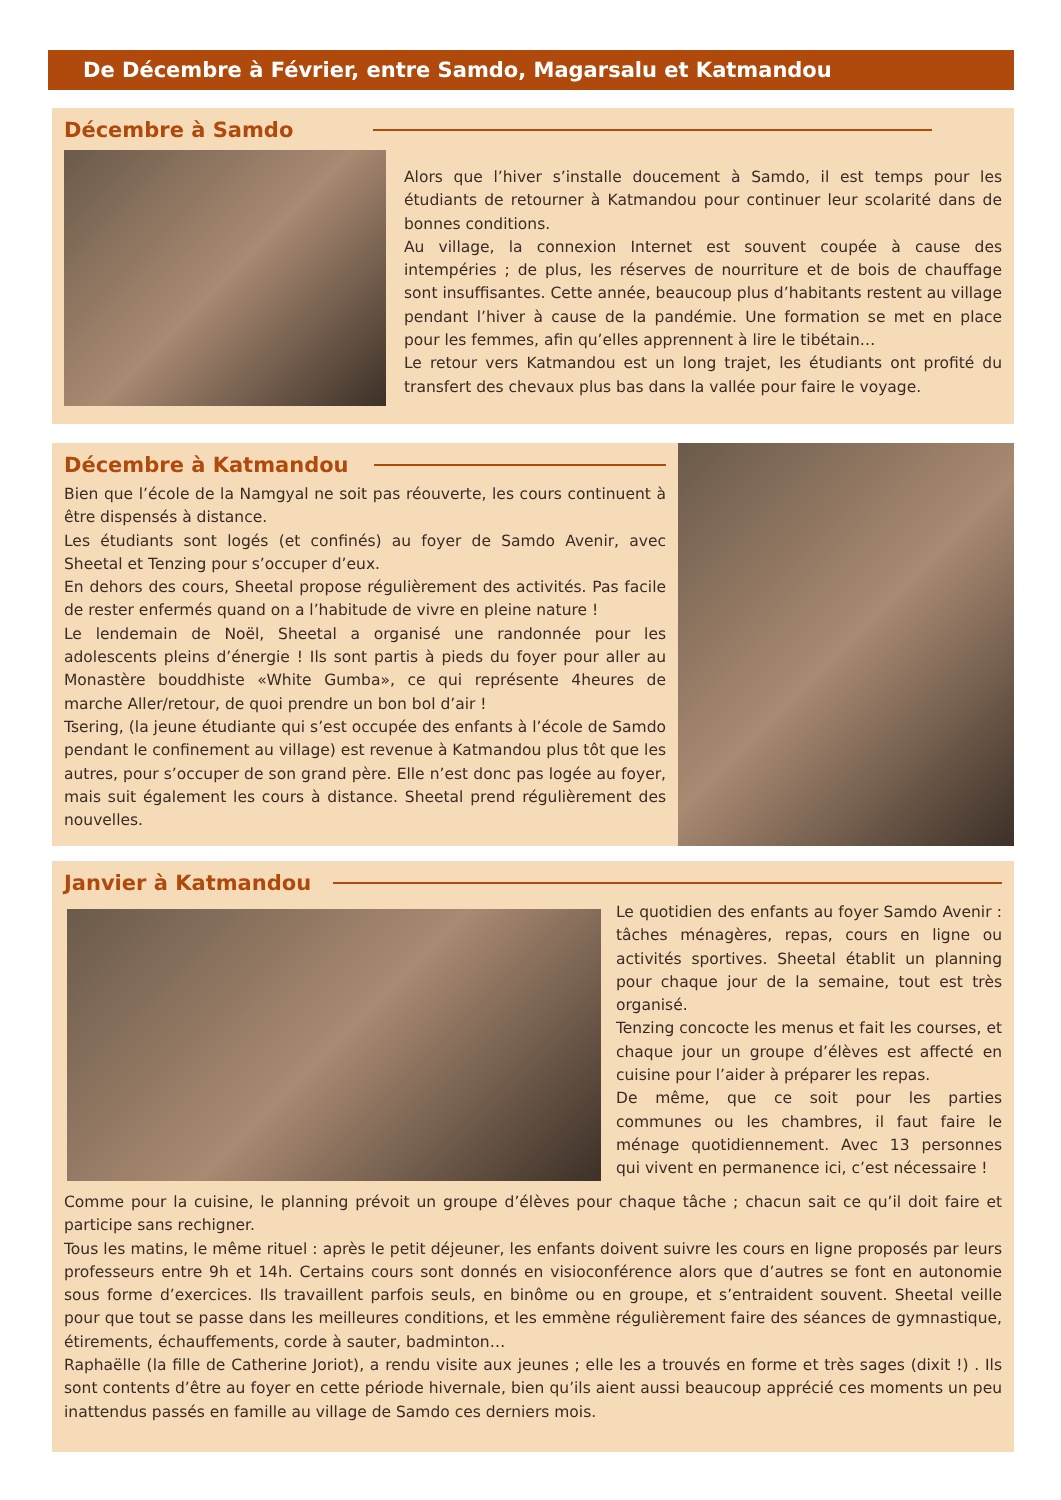De Décembre à Février, entre Samdo, Magarsalu et Katmandou
Décembre à Samdo
Alors que l’hiver s’installe doucement à Samdo, il est temps pour les étudiants de retourner à Katmandou pour continuer leur scolarité dans de bonnes conditions.
Au village, la connexion Internet est souvent coupée à cause des intempéries ; de plus, les réserves de nourriture et de bois de chauffage sont insuffisantes. Cette année, beaucoup plus d’habitants restent au village pendant l’hiver à cause de la pandémie. Une formation se met en place pour les femmes, afin qu’elles apprennent à lire le tibétain…
Le retour vers Katmandou est un long trajet, les étudiants ont profité du transfert des chevaux plus bas dans la vallée pour faire le voyage.
Décembre à Katmandou
Bien que l’école de la Namgyal ne soit pas réouverte, les cours continuent à être dispensés à distance.
Les étudiants sont logés (et confinés) au foyer de Samdo Avenir, avec Sheetal et Tenzing pour s’occuper d’eux.
En dehors des cours, Sheetal propose régulièrement des activités. Pas facile de rester enfermés quand on a l’habitude de vivre en pleine nature !
Le lendemain de Noël, Sheetal a organisé une randonnée pour les adolescents pleins d’énergie ! Ils sont partis à pieds du foyer pour aller au Monastère bouddhiste «White Gumba», ce qui représente 4heures de marche Aller/retour, de quoi prendre un bon bol d’air !
Tsering, (la jeune étudiante qui s’est occupée des enfants à l’école de Samdo pendant le confinement au village) est revenue à Katmandou plus tôt que les autres, pour s’occuper de son grand père. Elle n’est donc pas logée au foyer, mais suit également les cours à distance. Sheetal prend régulièrement des nouvelles.
Janvier à Katmandou
Le quotidien des enfants au foyer Samdo Avenir : tâches ménagères, repas, cours en ligne ou activités sportives. Sheetal établit un planning pour chaque jour de la semaine, tout est très organisé.
Tenzing concocte les menus et fait les courses, et chaque jour un groupe d’élèves est affecté en cuisine pour l’aider à préparer les repas.
De même, que ce soit pour les parties communes ou les chambres, il faut faire le ménage quotidiennement. Avec 13 personnes qui vivent en permanence ici, c’est nécessaire !
Comme pour la cuisine, le planning prévoit un groupe d’élèves pour chaque tâche ; chacun sait ce qu’il doit faire et participe sans rechigner.
Tous les matins, le même rituel : après le petit déjeuner, les enfants doivent suivre les cours en ligne proposés par leurs professeurs entre 9h et 14h. Certains cours sont donnés en visioconférence alors que d’autres se font en autonomie sous forme d’exercices. Ils travaillent parfois seuls, en binôme ou en groupe, et s’entraident souvent. Sheetal veille pour que tout se passe dans les meilleures conditions, et les emmène régulièrement faire des séances de gymnastique, étirements, échauffements, corde à sauter, badminton…
Raphaëlle (la fille de Catherine Joriot), a rendu visite aux jeunes ; elle les a trouvés en forme et très sages (dixit !) . Ils sont contents d’être au foyer en cette période hivernale, bien qu’ils aient aussi beaucoup apprécié ces moments un peu inattendus passés en famille au village de Samdo ces derniers mois.